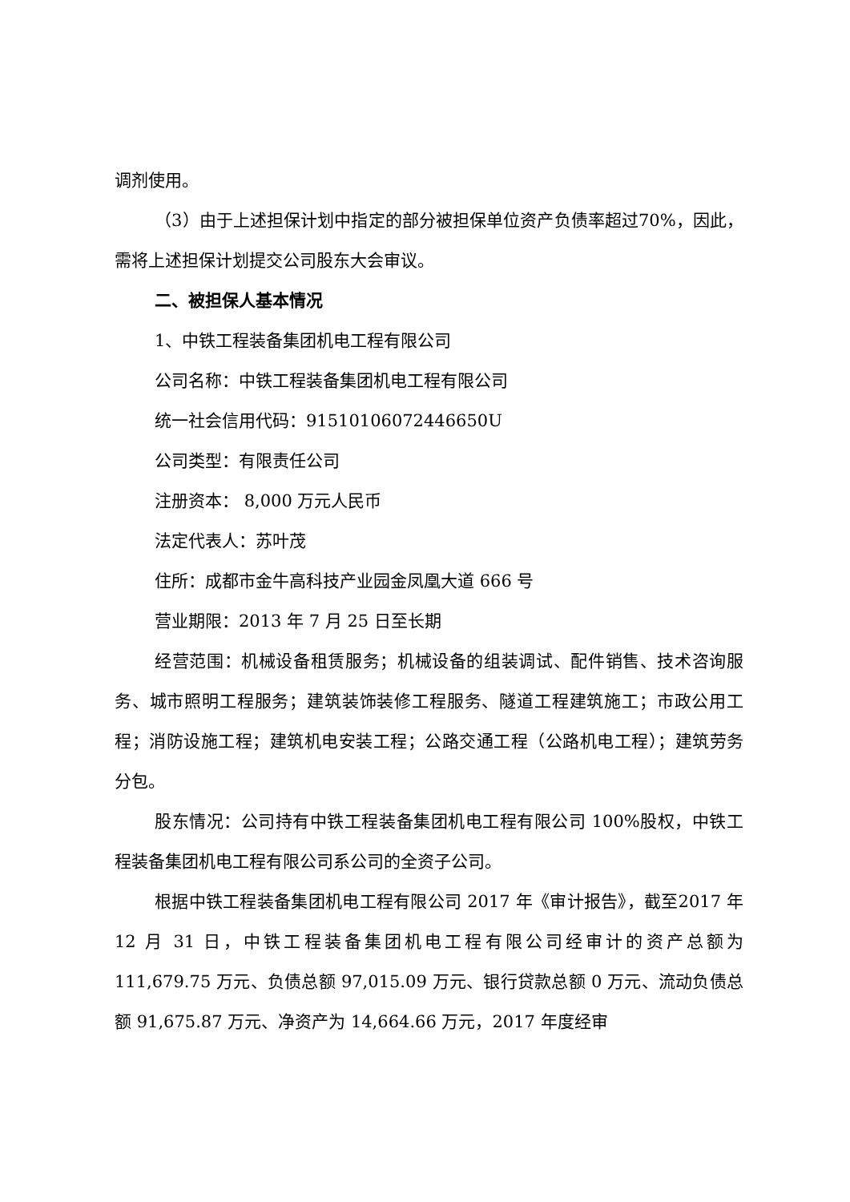调剂使用。
（3）由于上述担保计划中指定的部分被担保单位资产负债率超过70%，因此，需将上述担保计划提交公司股东大会审议。
二、被担保人基本情况
1、中铁工程装备集团机电工程有限公司
公司名称：中铁工程装备集团机电工程有限公司
统一社会信用代码：91510106072446650U
公司类型：有限责任公司
注册资本： 8,000 万元人民币
法定代表人：苏叶茂
住所：成都市金牛高科技产业园金凤凰大道 666 号
营业期限：2013 年 7 月 25 日至长期
经营范围：机械设备租赁服务；机械设备的组装调试、配件销售、技术咨询服务、城市照明工程服务；建筑装饰装修工程服务、隧道工程建筑施工；市政公用工程；消防设施工程；建筑机电安装工程；公路交通工程（公路机电工程）；建筑劳务分包。
股东情况：公司持有中铁工程装备集团机电工程有限公司 100%股权，中铁工程装备集团机电工程有限公司系公司的全资子公司。
根据中铁工程装备集团机电工程有限公司 2017 年《审计报告》，截至2017 年 12 月 31 日，中铁工程装备集团机电工程有限公司经审计的资产总额为 111,679.75 万元、负债总额 97,015.09 万元、银行贷款总额 0 万元、流动负债总额 91,675.87 万元、净资产为 14,664.66 万元，2017 年度经审